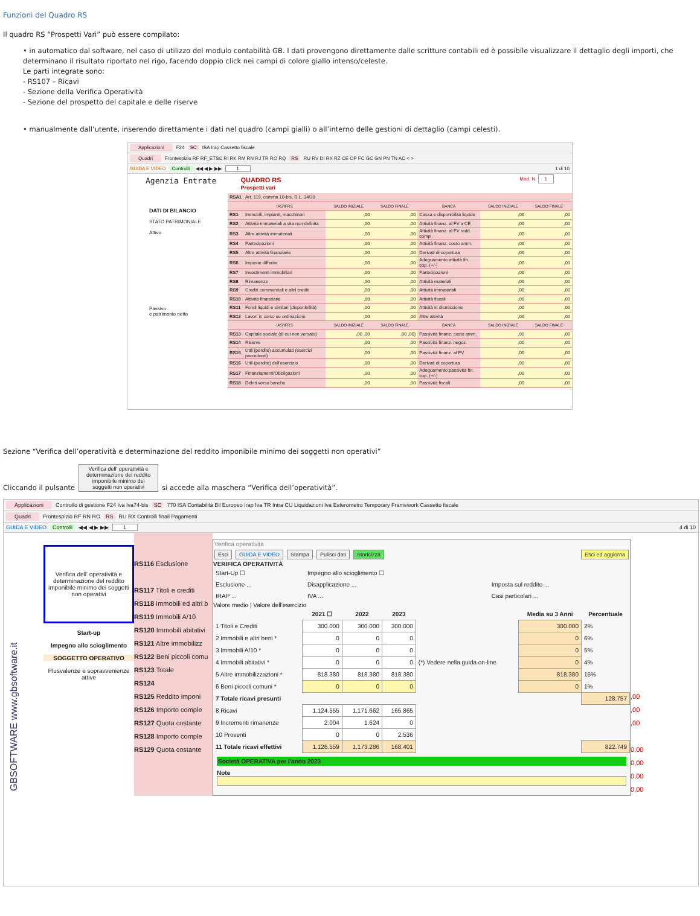Funzioni del Quadro RS
Il quadro RS “Prospetti Vari” può essere compilato:
• in automatico dal software, nel caso di utilizzo del modulo contabilità GB. I dati provengono direttamente dalle scritture contabili ed è possibile visualizzare il dettaglio degli importi, che determinano il risultato riportato nel rigo, facendo doppio click nei campi di colore giallo intenso/celeste.
Le parti integrate sono:
- RS107 – Ricavi
- Sezione della Verifica Operatività
- Sezione del prospetto del capitale e delle riserve
• manualmente dall’utente, inserendo direttamente i dati nel quadro (campi gialli) o all’interno delle gestioni di dettaglio (campi celesti).
Applicazioni F24 SC ISA Irap Cassetto fiscale
Quadri Frontespizio RF RF_ETSC RI RK RM RN RJ TR RO RQ RS RU RV DI RX RZ CE OP FC GC GN PN TN AC < >
GUIDA E VIDEO Controlli ◀◀ ◀ ▶ ▶▶ 1 1 di 10
Agenzia Entrate QUADRO RS
Prospetti vari Mod. N. 1
DATI DI BILANCIO
STATO PATRIMONIALE
Attivo
Passivo
e patrimonio netto
| RSA1 | Art. 119, comma 10-bis, D.L. 34/20 | | | | | |
| | IAS/IFRS | SALDO INIZIALE | SALDO FINALE | BANCA | SALDO INIZIALE | SALDO FINALE |
| RS1 | Immobili, impianti, macchinari | ,00 | ,00 | Cassa e disponibilità liquide | ,00 | ,00 |
| RS2 | Attività immateriali a vita non definita | ,00 | ,00 | Attività finanz. al FV a CE | ,00 | ,00 |
| RS3 | Altre attività immateriali | ,00 | ,00 | Attività finanz. al FV redd. compl. | ,00 | ,00 |
| RS4 | Partecipazioni | ,00 | ,00 | Attività finanz. costo amm. | ,00 | ,00 |
| RS5 | Altre attività finanziarie | ,00 | ,00 | Derivati di copertura | ,00 | ,00 |
| RS6 | Imposte differite | ,00 | ,00 | Adeguamento attività fin. cop. (+/-) | ,00 | ,00 |
| RS7 | Investimenti immobiliari | ,00 | ,00 | Partecipazioni | ,00 | ,00 |
| RS8 | Rimanenze | ,00 | ,00 | Attività materiali | ,00 | ,00 |
| RS9 | Crediti commerciali e altri crediti | ,00 | ,00 | Attività immateriali | ,00 | ,00 |
| RS10 | Attività finanziarie | ,00 | ,00 | Attività fiscali | ,00 | ,00 |
| RS11 | Fondi liquidi e similari (disponibilità) | ,00 | ,00 | Attività in dismissione | ,00 | ,00 |
| RS12 | Lavori in corso su ordinazione | ,00 | ,00 | Altre attività | ,00 | ,00 |
| | IAS/IFRS | SALDO INIZIALE | SALDO FINALE | BANCA | SALDO INIZIALE | SALDO FINALE |
| RS13 | Capitale sociale (di cui non versato) | ,00 ,00 | ,00 ,00) | Passività finanz. costo amm. | ,00 | ,00 |
| RS14 | Riserve | ,00 | ,00 | Passività finanz. negoz. | ,00 | ,00 |
| RS15 | Utili (perdite) accumulati (esercizi precedenti) | ,00 | ,00 | Passività finanz. al FV | ,00 | ,00 |
| RS16 | Utili (perdite) dell'esercizio | ,00 | ,00 | Derivati di copertura | ,00 | ,00 |
| RS17 | Finanziamenti/Obbligazioni | ,00 | ,00 | Adeguamento passività fin. cop. (+/-) | ,00 | ,00 |
| RS18 | Debiti verso banche | ,00 | ,00 | Passività fiscali | ,00 | ,00 |
Sezione “Verifica dell’operatività e determinazione del reddito imponibile minimo dei soggetti non operativi”
Cliccando il pulsante Verifica dell' operatività e determinazione del reddito imponibile minimo dei soggetti non operativi si accede alla maschera “Verifica dell’operatività”.
Applicazioni Controllo di gestione F24 Iva Iva74-bis SC 770 ISA Contabilità Bil Europeo Irap Iva TR Intra CU Liquidazioni Iva Esterometro Temporary Framework Cassetto fiscale
Quadri Frontespizio RF RN RO RS RU RX Controlli finali Pagamenti
GUIDA E VIDEO Controlli ◀◀ ◀ ▶ ▶▶ 1 4 di 10
GBSOFTWARE www.gbsoftware.it
Verifica dell' operatività e determinazione del reddito imponibile minimo dei soggetti non operativi
Start-up
Impegno allo scioglimento
SOGGETTO OPERATIVO
Plusvalenze e sopravvenienze attive
RS116 Esclusione
RS117 Titoli e crediti
RS118 Immobili ed altri b
RS119 Immobili A/10
RS120 Immobili abitativi
RS121 Altre immobilizz
RS122 Beni piccoli comu
RS123 Totale
RS124
RS125 Reddito imponi
RS126 Importo comple
RS127 Quota costante
RS128 Importo comple
RS129 Quota costante
Verifica operatività
Esci GUIDA E VIDEO Stampa Pulisci dati Storicizza Esci ed aggiorna
VERIFICA OPERATIVITÀ
| Start-Up ☐ | Impegno allo scioglimento ☐ | |
| Esclusione ... | Disapplicazione ... | Imposta sul reddito ... |
| IRAP ... | IVA ... | Casi particolari ... |
Valore medio | Valore dell'esercizio
| | 2021 ☐ | 2022 | 2023 | | Media su 3 Anni | Percentuale |
| --- | --- | --- | --- | --- | --- | --- |
| 1 Titoli e Crediti | 300.000 | 300.000 | 300.000 | | 300.000 | 2% |
| 2 Immobili e altri beni * | 0 | 0 | 0 | | 0 | 6% |
| 3 Immobili A/10 * | 0 | 0 | 0 | | 0 | 5% |
| 4 Immobili abitativi * | 0 | 0 | 0 | (*) Vedere nella guida on-line | 0 | 4% |
| 5 Altre immobilizzazioni * | 818.380 | 818.380 | 818.380 | | 818.380 | 15% |
| 6 Beni piccoli comuni * | 0 | 0 | 0 | | 0 | 1% |
| 7 Totale ricavi presunti | | | | | | 128.757 |
| 8 Ricavi | 1.124.555 | 1.171.662 | 165.865 | | | |
| 9 Incrementi rimanenze | 2.004 | 1.624 | 0 | | | |
| 10 Proventi | 0 | 0 | 2.536 | | | |
| 11 Totale ricavi effettivi | 1.126.559 | 1.173.286 | 168.401 | | | 822.749 |
Società OPERATIVA per l'anno 2023
Note
,00
,00
,00
0,00
0,00
0,00
0,00